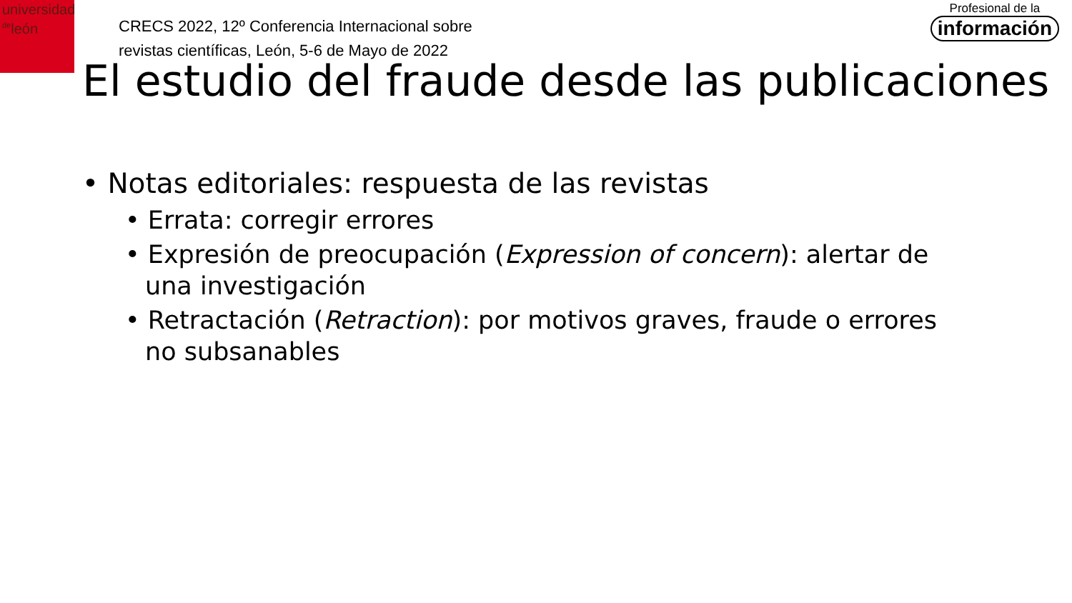universidad
<sup>de</sup>león
CRECS 2022, 12º Conferencia Internacional sobre
revistas científicas, León, 5-6 de Mayo de 2022
Profesional de la
información
El estudio del fraude desde las publicaciones
• Notas editoriales: respuesta de las revistas
• Errata: corregir errores
• Expresión de preocupación (Expression of concern): alertar de una investigación
• Retractación (Retraction): por motivos graves, fraude o errores no subsanables